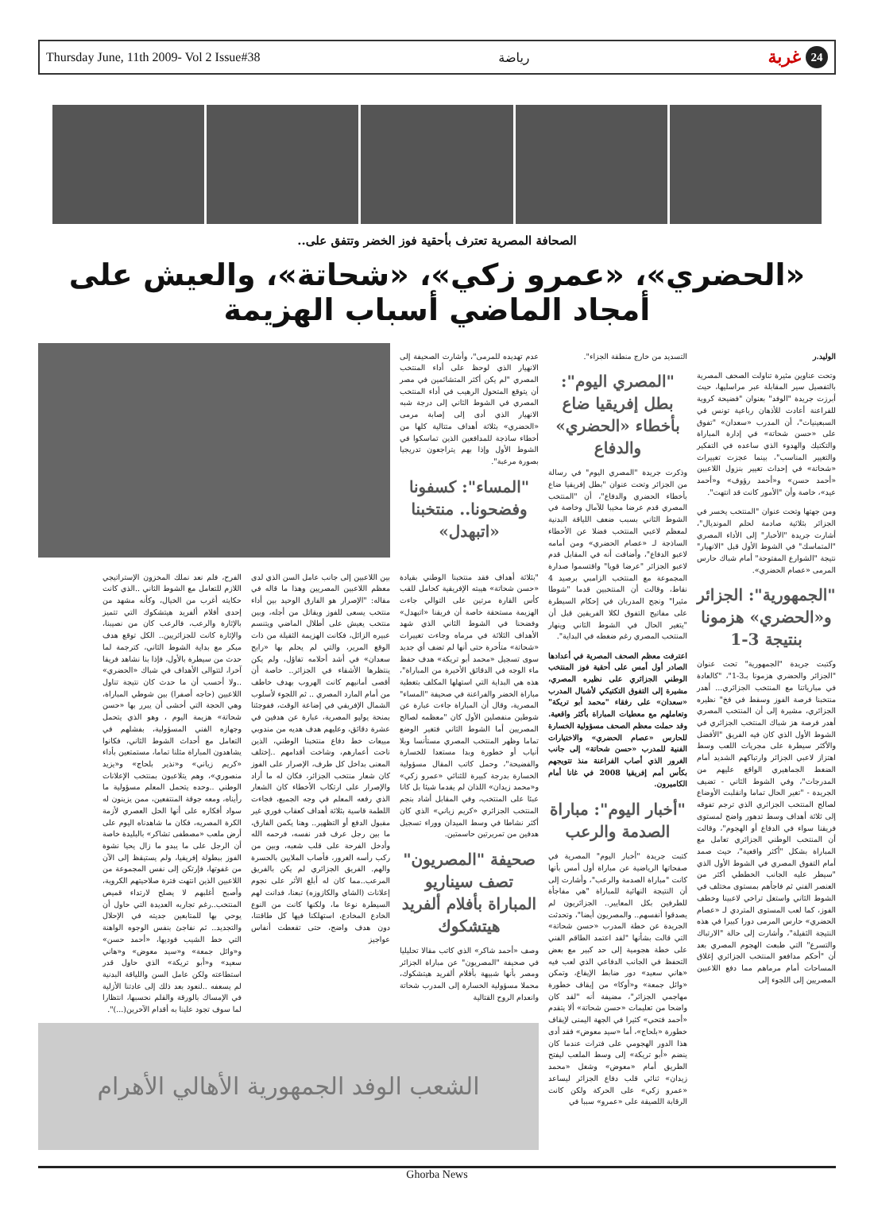Thursday June, 11th 2009- Vol 2 Issue#38 رياضة غربة 24
الصحافة المصرية تعترف بأحقية فوز الخضر وتتفق على..
«الحضري»، «عمرو زكي»، «شحاتة»، والعيش على أمجاد الماضي أسباب الهزيمة
الوليد.ر
وتحت عناوين مثيرة تناولت الصحف المصرية بالتفصيل سير المقابلة عبر مراسليها، حيث أبرزت جريدة "الوفد" بعنوان "فضيحة كروية للفراعنة أعادت للأذهان رباعية تونس في السبعينيات"، أن المدرب «سعدان» "تفوق على «حسن شحاتة» في إدارة المباراة والتكتيك والهدوء الذي ساعده في التفكير والتغيير المناسب"، بينما عجزت تغييرات «شحاتة» في إحداث تغيير بنزول اللاعبين «أحمد حسن» و«أحمد رؤوف» و«أحمد عيد»، خاصة وأن "الأمور كانت قد انتهت".
ومن جهتها وتحت عنوان "المنتخب يخسر في الجزائر بثلاثية صادمة لحلم المونديال"، أشارت جريدة "الأخبار" إلى الأداء المصري "المتماسك" في الشوط الأول قبل "الانهيار" نتيجة "الشوارع المفتوحة" أمام شباك حارس المرمى «عصام الحضري».
"الجمهورية": الجزائر و«الحضري» هزمونا بنتيجة 3-1
وكتبت جريدة "الجمهورية" تحت عنوان "الجزائر والحضري هزمونا بـ3-1"، "كالعادة في مبارياتنا مع المنتخب الجزائري... أهدر منتخبنا فرصة الفوز وسقط في فخ" نظيره الجزائري، مشيرة إلى أن المنتخب المصري أهدر فرصة هز شباك المنتخب الجزائري في الشوط الأول الذي كان فيه الفريق "الأفضل والأكثر سيطرة على مجريات اللعب وسط اهتزاز لاعبي الجزائر وارتباكهم الشديد أمام الضغط الجماهيري الواقع عليهم من المدرجات"، وفي الشوط الثاني - تضيف الجريدة - "تغير الحال تماما وانقلبت الأوضاع لصالح المنتخب الجزائري الذي ترجم تفوقه إلى ثلاثة أهداف وسط تدهور واضح لمستوى فريقنا سواء في الدفاع أو الهجوم"، وقالت أن المنتخب الوطني الجزائري تعامل مع المباراة بشكل "أكثر واقعية"، حيث صمد أمام التفوق المصري في الشوط الأول الذي "سيطر عليه الجانب الخططي أكثر من العنصر الفني ثم فاجأهم بمستوى مختلف في الشوط الثاني واستغل تراخي لاعبينا وخطف الفوز، كما لعب المستوى المتردي لـ «عصام الحضري» حارس المرمى دورا كبيرا في هذه النتيجة الثقيلة"، وأشارت إلى حالة "الارتباك والتسرع" التي طبعت الهجوم المصري بعد أن "أحكم مدافعو المنتخب الجزائري إغلاق المساحات أمام مرماهم مما دفع اللاعبين المصريين إلى اللجوء إلى
التسديد من خارج منطقة الجزاء".
"المصري اليوم": بطل إفريقيا ضاع بأخطاء «الحضري» والدفاع
وذكرت جريدة "المصري اليوم" في رسالة من الجزائر وتحت عنوان "بطل إفريقيا ضاع بأخطاء الحضري والدفاع"، أن "المنتخب المصري قدم عرضا مخيبا للآمال وخاصة في الشوط الثاني بسبب ضعف اللياقة البدنية لمعظم لاعبي المنتخب فضلا عن الأخطاء الساذجة لـ «عصام الحضري» ومن أمامه لاعبو الدفاع"، وأضافت أنه في المقابل قدم لاعبو الجزائر "عرضا قويا" واقتسموا صدارة المجموعة مع المنتخب الزامبي برصيد 4 نقاط، وقالت أن المنتخبين قدما "شوطا مثيرا" ونجح المدربان في إحكام السيطرة على مفاتيح التفوق لكلا الفريقين قبل أن "يتغير الحال في الشوط الثاني وينهار المنتخب المصري رغم ضغطه في البداية".
اعترفت معظم الصحف المصرية في أعدادها الصادر أول أمس على أحقية فوز المنتخب الوطني الجزائري على نظيره المصري، مشيرة إلى التفوق التكتيكي لأشبال المدرب «سعدان» على رفقاء "محمد أبو تريكة" وتعاملهم مع معطيات المباراة بأكثر واقعية. وقد حملت معظم الصحف مسؤولية الخسارة للحارس «عصام الحضري» والاختيارات الفنية للمدرب «حسن شحاتة» إلى جانب الغرور الذي أصاب الفراعنة منذ تتويجهم بكأس أمم إفريقيا 2008 في غانا أمام الكاميرون.
"أخبار اليوم": مباراة الصدمة والرعب
كتبت جريدة "أخبار اليوم" المصرية في صفحاتها الرياضية عن مباراة أول أمس بأنها كانت "مباراة الصدمة والرعب"، وأشارت إلى أن النتيجة النهائية للمباراة "هي مفاجأة للطرفين بكل المعايير.. الجزائريون لم يصدقوا أنفسهم.. والمصريون أيضا"، وتحدثت الجريدة عن خطة المدرب «حسن شحاتة» التي قالت بشأنها "لقد اعتمد الطاقم الفني على خطة هجومية إلى حد كبير مع بعض التحفظ في الجانب الدفاعي الذي لعب فيه «هاني سعيد» دور ضابط الإيقاع، وتمكن «وائل جمعة» و«أوكا» من إيقاف خطورة مهاجمي الجزائر"، مضيفة أنه "لقد كان واضحا من تعليمات «حسن شحاتة» ألا يتقدم «أحمد فتحي» كثيرا في الجهة اليمنى لإيقاف خطورة «بلحاج»، أما «سيد معوض» فقد أدى هذا الدور الهجومي على فترات عندما كان ينضم «أبو تريكة» إلى وسط الملعب ليفتح الطريق أمام «معوض» وشغل «محمد زيدان» ثنائي قلب دفاع الجزائر ليساعد «عمرو زكي» على الحركة ولكن كانت الرقابة اللصيقة على «عمرو» سببا في
عدم تهديده للمرمى"، وأشارت الصحيفة إلى الانهيار الذي لوحظ على أداء المنتخب المصري "لم يكن أكثر المتشائمين في مصر أن يتوقع المتحول الرهيب في أداء المنتخب المصري في الشوط الثاني إلى درجة شبه الانهيار الذي أدى إلى إصابة مرمى «الحضري» بثلاثة أهداف متتالية كلها من أخطاء ساذجة للمدافعين الذين تماسكوا في الشوط الأول وإذا بهم يتراجعون تدريجيا بصورة مرعبة".
"المساء": كسفونا وفضحونا.. منتخبنا «اتبهدل»
"بثلاثة أهداف فقد منتخبنا الوطني بقيادة «حسن شحاتة» هيبته الإفريقية كحامل للقب كأس القارة مرتين على التوالي جاءت الهزيمة مستحقة خاصة أن فريقنا «اتبهدل» وفضحنا في الشوط الثاني الذي شهد الأهداف الثلاثة في مرماه وجاءت تغييرات «شحاتة» متأخرة حتى أنها لم تضف أي جديد سوى تسجيل «محمد أبو تريكة» هدف حفظ ماء الوجه في الدقائق الأخيرة من المباراة"، هذه هي البداية التي استهلها المكلف بتغطية مباراة الخضر والفراعنة في صحيفة "المساء" المصرية، وقال أن المباراة جاءت عبارة عن شوطين منفصلين الأول كان "معظمه لصالح المصريين أما الشوط الثاني فتغير الوضع تماما وظهر المنتخب المصري مستأنسا وبلا أنياب أو خطورة وبدا مستعدا للخسارة والفضيحة"، وحمل كاتب المقال مسؤولية الخسارة بدرجة كبيرة للثنائي «عمرو زكي» و«محمد زيدان» اللذان لم يقدما شيئا بل كانا عبئا على المنتخب، وفي المقابل أشاد بنجم المنتخب الجزائري «كريم زياني» الذي كان أكثر نشاطا في وسط الميدان ووراء تسجيل هدفين من تمريرتين حاسمتين.
صحيفة "المصريون" تصف سيناريو المباراة بأفلام ألفريد هيتشكوك
وصف «أحمد شاكر» الذي كاتب مقالا تحليليا في صحيفة "المصريون" عن مباراة الجزائر ومصر بأنها شبيهة بأفلام ألفريد هيتشكوك، محملا مسؤولية الخسارة إلى المدرب شحاتة وانعدام الروح القتالية
بين اللاعبين إلى جانب عامل السن الذي لدى معظم اللاعبين المصريين وهذا ما قاله في مقاله: "الإصرار هو الفارق الوحيد بين أداء منتخب يسعى للفوز ويقاتل من أجله، وبين منتخب يعيش على أطلال الماضي ويتنسم عبيره الزائل، فكانت الهزيمة الثقيلة من ذات الوقع المرير، والتي لم يحلم بها «رابح سعدان» في أشد أحلامه تفاؤل، ولم يكن ينتظرها الأشقاء في الجزائر.. خاصة أن أقصى أمانيهم كانت الهروب بهدف خاطف من أمام المارد المصري .. ثم اللجوء لأسلوب الشمال الإفريقي في إضاعة الوقت، ففوجئنا بمنحة يوليو المصرية، عبارة عن هدفين في عشرة دقائق، وعليهم هدف هديه من مندوبي مبيعات خط دفاع منتخبنا الوطني، الذين ناحت أعمارهم، وشاخت أقدامهم ..إختلف المعنى بداخل كل طرف، الإصرار على الفوز كان شعار منتخب الجزائر، فكان له ما أراد والإصرار على ارتكاب الأخطاء كان الشعار الذي رفعه المعلم في وجه الجميع، فجاءت اللطمة قاسية بثلاثة أهداف كعقاب فوري غير مقبول الدفع أو التظهير.. وهنا يكمن الفارق، ما بين رجل عرف قدر نفسه، فرحمه الله وأدخل الفرحة على قلب شعبه، وبين من ركب رأسه الغرور، فأصاب الملايين بالحسرة والهم. الفريق الجزائري لم يكن بالفريق المرعب..مما كان له أبلغ الأثر على نجوم إعلانات (الشاي والكازوزه) تبعنا، فدانت لهم السيطرة نوعا ما، ولكنها كانت من النوع الخادع المخادع، استهلكنا فيها كل طاقتنا، دون هدف واضح، حتى تقعطت أنفاس عواجيز
الفرح، فلم نعد نملك المخزون الإستراتيجي اللازم للتعامل مع الشوط الثاني ..الذي كانت حكايته أغرب من الخيال، وكأنه مشهد من إحدى أفلام ألفريد هيتشكوك التي تتميز بالإثارة والرعب، فالرعب كان من نصيبنا، والإثارة كانت للجزائريين.. الكل توقع هدف مبكر مع بداية الشوط الثاني، كترجمة لما حدث من سيطرة بالأول، فإذا بنا نشاهد فريقا آخرا، لتتوالى الأهداف في شباك «الحضري» ..ولا أحسب أن ما حدث كان نتيجة تناول اللاعبين (حاجه أصفرا) بين شوطي المباراة، وهي الحجة التي أخشى أن يبرر بها «حسن شحاتة» هزيمة اليوم ، وهو الذي يتحمل وجهازه الفني المسؤولية، بفشلهم في التعامل مع أحداث الشوط الثاني، فكانوا يشاهدون المباراة مثلنا تماما، مستمتعين بأداء «كريم زياني» و«نذير بلحاج» و«يزيد منصوري»، وهم يتلاعبون بمنتخب الإعلانات الوطني ..وحده يتحمل المعلم مسؤولية ما رأيناه، ومعه جوقة المنتفعين، ممن يزينون له سواد أفكاره على أنها الحل العصري لأزمة الكرة المصريه، فكان ما شاهدناه اليوم على أرض ملعب «مصطفى تشاكر» بالبليدة خاصة أن الرجل على ما يبدو ما زال يحيا نشوة الفوز ببطولة إفريقيا، ولم يستيقظ إلى الآن من غفوتها، فإرتكن إلى نفس المجموعة من اللاعبين الذين انتهت فترة صلاحيتهم الكروية، وأصبح أغلبهم لا يصلح لارتداء قميص المنتخب..رغم تجاربه العديدة التي حاول أن يوحي بها للمتابعين جديته في الإحلال والتجديد.. ثم نفاجئ بنفس الوجوه الواهنة التي خط الشيب فوديها، «أحمد حسن» و«وائل جمعة» و«سيد معوض» و«هاني سعيد» و«أبو تريكة» الذي حاول قدر استطاعته ولكن عامل السن واللياقة البدنية لم يسعفه ..لنعود بعد ذلك إلى عادتنا الأزلية في الإمساك بالورقة والقلم نحسبها، انتظارا لما سوف تجود علينا به أقدام الآخرين(...)".
الشعب الوفد الجمهورية الأهالي الأهرام
Ghorba News